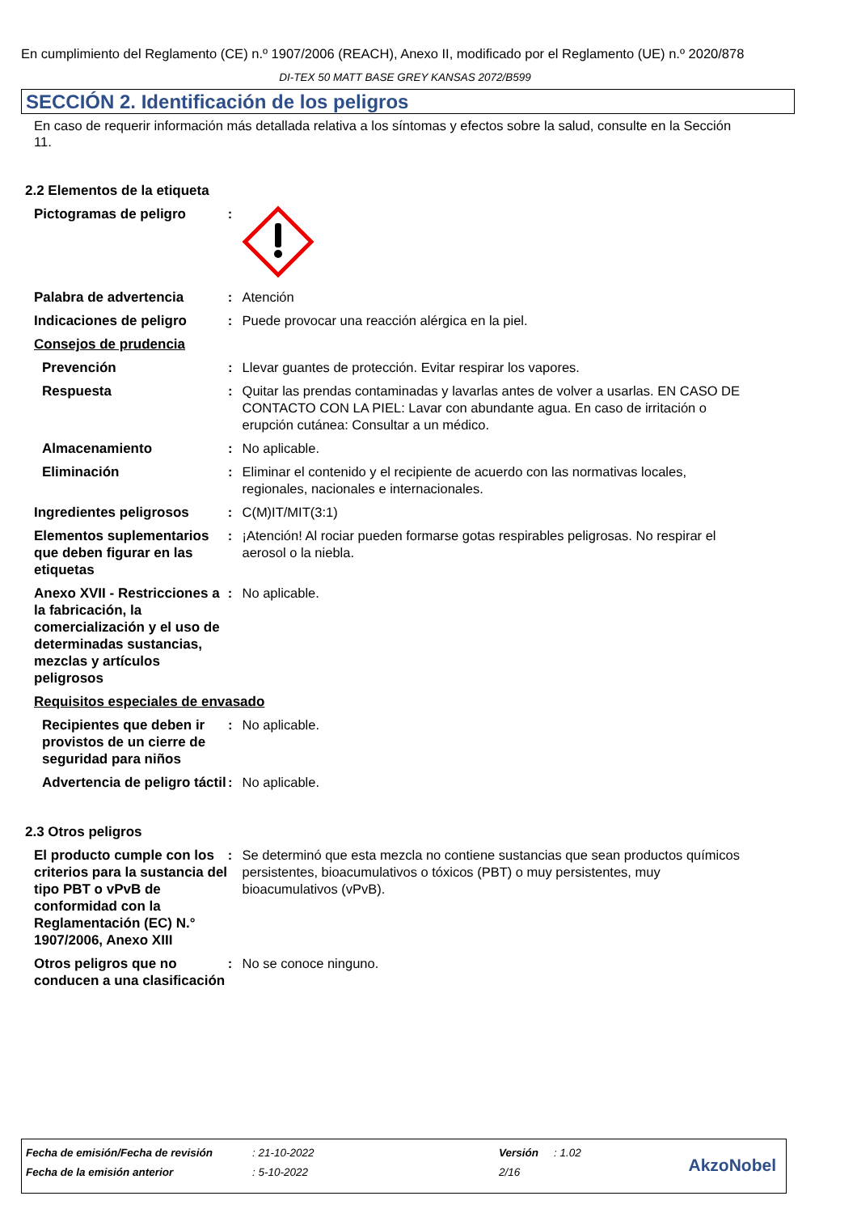En cumplimiento del Reglamento (CE) n.º 1907/2006 (REACH), Anexo II, modificado por el Reglamento (UE) n.º 2020/878
DI-TEX 50 MATT BASE GREY KANSAS 2072/B599
SECCIÓN 2. Identificación de los peligros
En caso de requerir información más detallada relativa a los síntomas y efectos sobre la salud, consulte en la Sección 11.
2.2 Elementos de la etiqueta
Pictogramas de peligro :
Palabra de advertencia : Atención
Indicaciones de peligro : Puede provocar una reacción alérgica en la piel.
Consejos de prudencia
Prevención : Llevar guantes de protección. Evitar respirar los vapores.
Respuesta : Quitar las prendas contaminadas y lavarlas antes de volver a usarlas. EN CASO DE CONTACTO CON LA PIEL: Lavar con abundante agua. En caso de irritación o erupción cutánea: Consultar a un médico.
Almacenamiento : No aplicable.
Eliminación : Eliminar el contenido y el recipiente de acuerdo con las normativas locales, regionales, nacionales e internacionales.
Ingredientes peligrosos : C(M)IT/MIT(3:1)
Elementos suplementarios que deben figurar en las etiquetas
: ¡Atención! Al rociar pueden formarse gotas respirables peligrosas. No respirar el aerosol o la niebla.
Anexo XVII - Restricciones a la fabricación, la comercialización y el uso de determinadas sustancias, mezclas y artículos peligrosos
: No aplicable.
Requisitos especiales de envasado
Recipientes que deben ir provistos de un cierre de seguridad para niños
: No aplicable.
Advertencia de peligro táctil
: No aplicable.
2.3 Otros peligros
El producto cumple con los criterios para la sustancia del tipo PBT o vPvB de conformidad con la Reglamentación (EC) N.° 1907/2006, Anexo XIII
: Se determinó que esta mezcla no contiene sustancias que sean productos químicos persistentes, bioacumulativos o tóxicos (PBT) o muy persistentes, muy bioacumulativos (vPvB).
Otros peligros que no conducen a una clasificación
: No se conoce ninguno.
| Fecha de emisión/Fecha de revisión | : 21-10-2022 | Versión | : 1.02 |
| Fecha de la emisión anterior | : 5-10-2022 | 2/16 | |
AkzoNobel